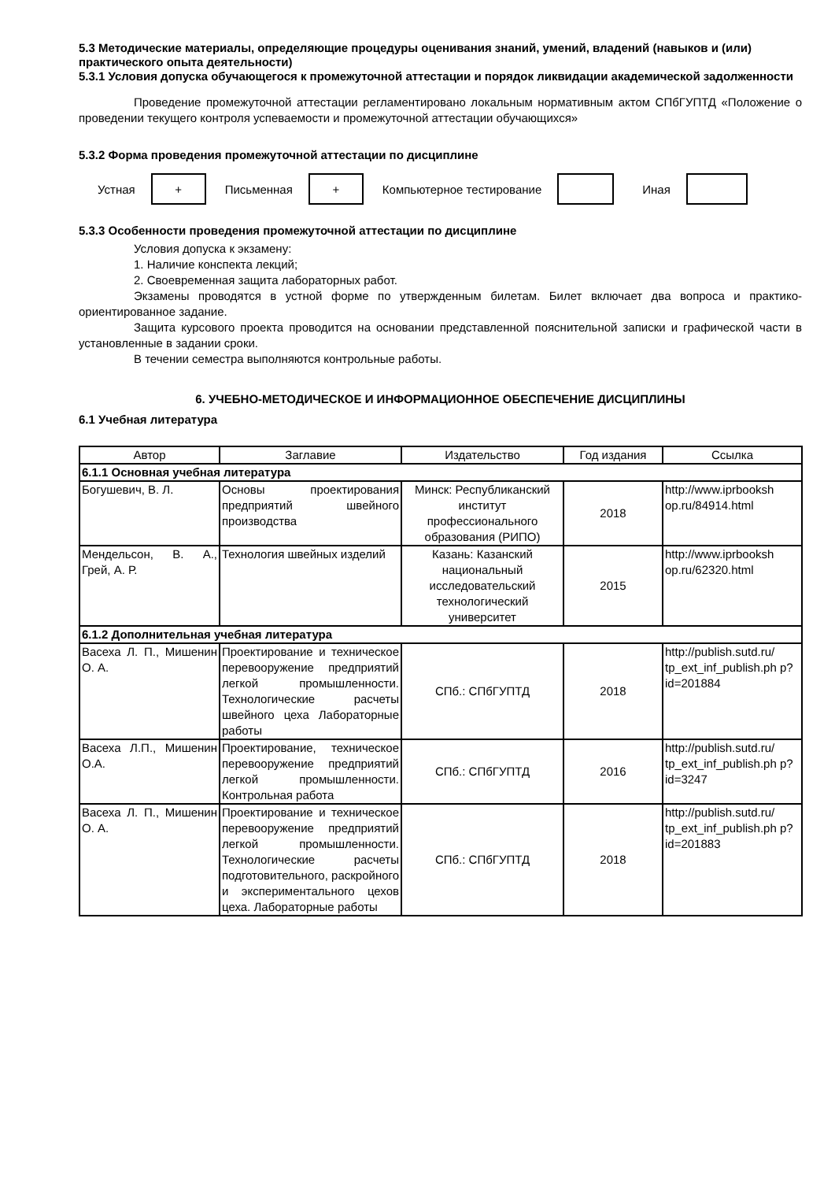5.3 Методические материалы, определяющие процедуры оценивания знаний, умений, владений (навыков и (или) практического опыта деятельности)
5.3.1 Условия допуска обучающегося к промежуточной аттестации и порядок ликвидации академической задолженности
Проведение промежуточной аттестации регламентировано локальным нормативным актом СПбГУПТД «Положение о проведении текущего контроля успеваемости и промежуточной аттестации обучающихся»
5.3.2 Форма проведения промежуточной аттестации по дисциплине
Устная
+
Письменная
+
Компьютерное тестирование Иная
5.3.3 Особенности проведения промежуточной аттестации по дисциплине
Условия допуска к экзамену:
1. Наличие конспекта лекций;
2. Своевременная защита лабораторных работ.
Экзамены проводятся в устной форме по утвержденным билетам. Билет включает два вопроса и практико-ориентированное задание.
Защита курсового проекта проводится на основании представленной пояснительной записки и графической части в установленные в задании сроки.
В течении семестра выполняются контрольные работы.
6. УЧЕБНО-МЕТОДИЧЕСКОЕ И ИНФОРМАЦИОННОЕ ОБЕСПЕЧЕНИЕ ДИСЦИПЛИНЫ
6.1 Учебная литература
| Автор | Заглавие | Издательство | Год издания | Ссылка |
| --- | --- | --- | --- | --- |
| 6.1.1 Основная учебная литература | | | | |
| Богушевич, В. Л. | Основы проектирования предприятий швейного производства | Минск: Республиканский институт профессионального образования (РИПО) | 2018 | http://www.iprbooksh op.ru/84914.html |
| Мендельсон, В. А., Грей, А. Р. | Технология швейных изделий | Казань: Казанский национальный исследовательский технологический университет | 2015 | http://www.iprbooksh op.ru/62320.html |
| 6.1.2 Дополнительная учебная литература | | | | |
| Васеха Л. П., Мишенин О. А. | Проектирование и техническое перевооружение предприятий легкой промышленности. Технологические расчеты швейного цеха Лабораторные работы | СПб.: СПбГУПТД | 2018 | http://publish.sutd.ru/ tp_ext_inf_publish.ph p?id=201884 |
| Васеха Л.П., Мишенин О.А. | Проектирование, техническое перевооружение предприятий легкой промышленности. Контрольная работа | СПб.: СПбГУПТД | 2016 | http://publish.sutd.ru/ tp_ext_inf_publish.ph p?id=3247 |
| Васеха Л. П., Мишенин О. А. | Проектирование и техническое перевооружение предприятий легкой промышленности. Технологические расчеты подготовительного, раскройного и экспериментального цехов цеха. Лабораторные работы | СПб.: СПбГУПТД | 2018 | http://publish.sutd.ru/ tp_ext_inf_publish.ph p?id=201883 |